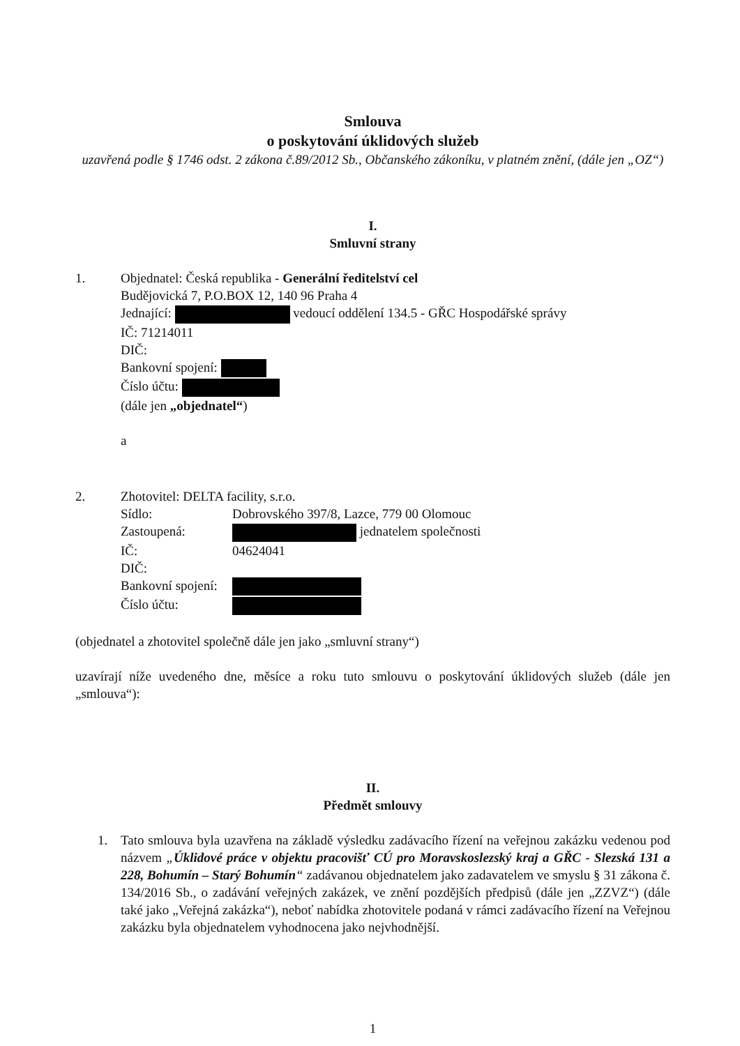Smlouva
o poskytování úklidových služeb
uzavřená podle § 1746 odst. 2 zákona č.89/2012 Sb., Občanského zákoníku, v platném znění, (dále jen „OZ“)
I.
Smluvní strany
1. Objednatel: Česká republika - Generální ředitelství cel
Budějovická 7, P.O.BOX 12, 140 96 Praha 4
Jednající: vedoucí oddělení 134.5 - GŘC Hospodářské správy
IČ: 71214011
DIČ:
Bankovní spojení:
Číslo účtu:
(dále jen „objednatel“)
a
2. Zhotovitel: DELTA facility, s.r.o.
Sídlo: Dobrovského 397/8, Lazce, 779 00 Olomouc
Zastoupená: jednatelem společnosti
IČ: 04624041
DIČ:
Bankovní spojení:
Číslo účtu:
(objednatel a zhotovitel společně dále jen jako „smluvní strany“)
uzavírají níže uvedeného dne, měsíce a roku tuto smlouvu o poskytování úklidových služeb (dále jen „smlouva“):
II.
Předmět smlouvy
1. Tato smlouva byla uzavřena na základě výsledku zadávacího řízení na veřejnou zakázku vedenou pod názvem „Úklidové práce v objektu pracovišť CÚ pro Moravskoslezský kraj a GŘC - Slezská 131 a 228, Bohumín – Starý Bohumín“ zadávanou objednatelem jako zadavatelem ve smyslu § 31 zákona č. 134/2016 Sb., o zadávání veřejných zakázek, ve znění pozdějších předpisů (dále jen „ZZVZ“) (dále také jako „Veřejná zakázka“), neboť nabídka zhotovitele podaná v rámci zadávacího řízení na Veřejnou zakázku byla objednatelem vyhodnocena jako nejvhodnější.
1